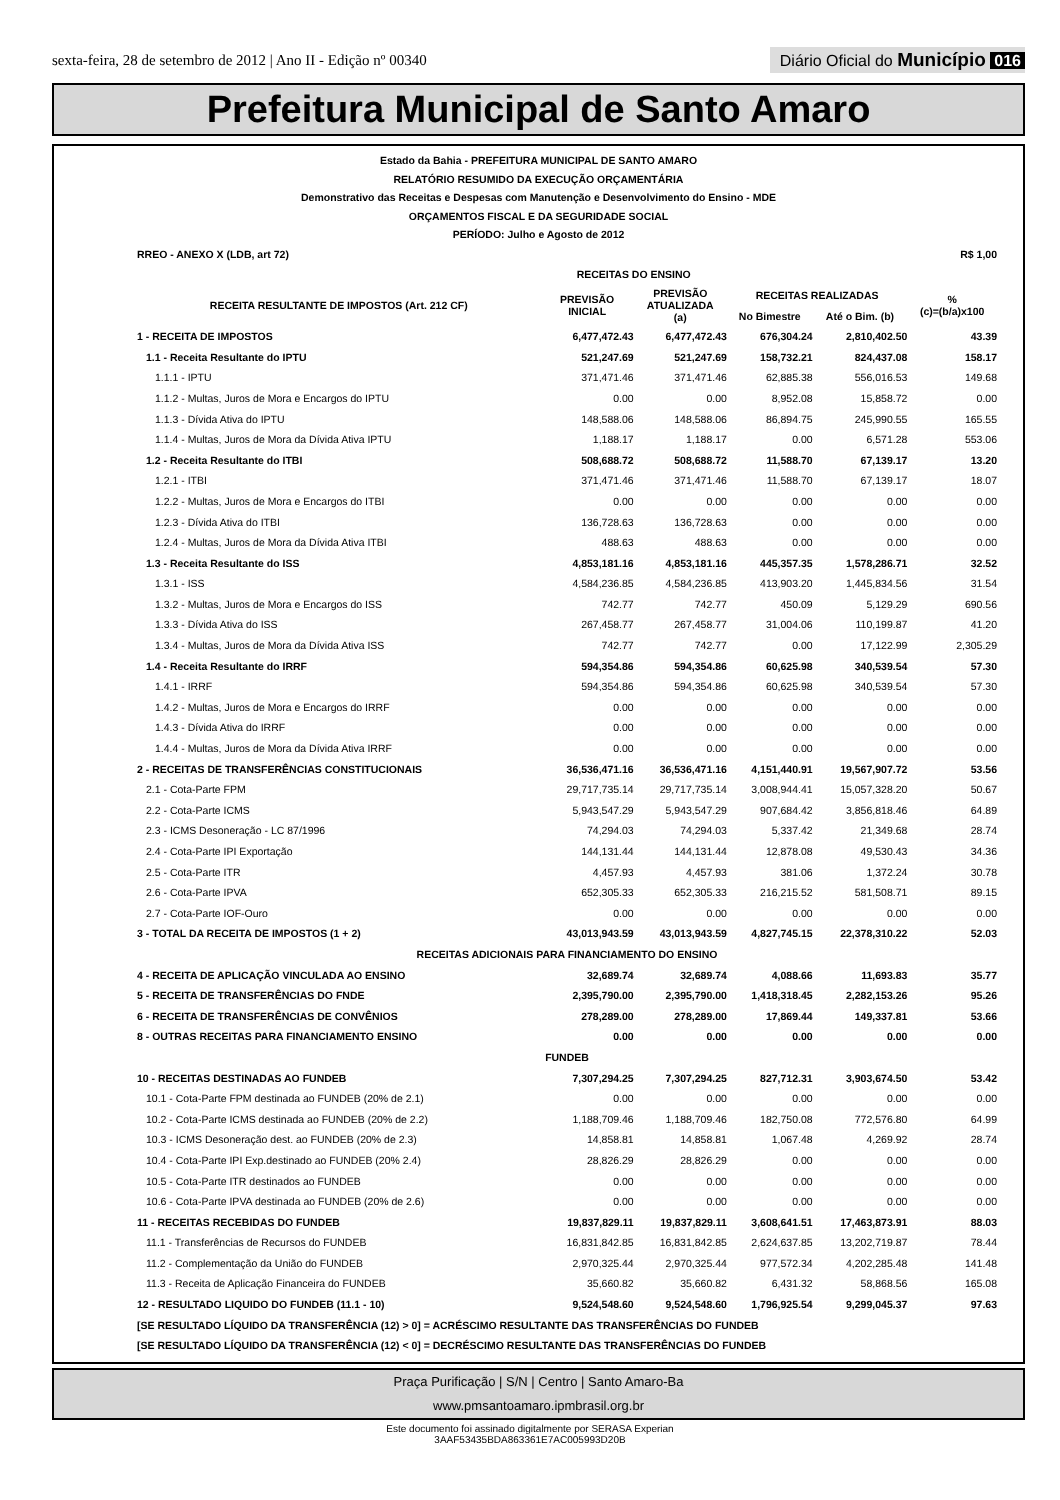sexta-feira, 28 de setembro de 2012 | Ano II - Edição nº 00340 Diário Oficial do Município 016
Prefeitura Municipal de Santo Amaro
Estado da Bahia - PREFEITURA MUNICIPAL DE SANTO AMARO
RELATÓRIO RESUMIDO DA EXECUÇÃO ORÇAMENTÁRIA
Demonstrativo das Receitas e Despesas com Manutenção e Desenvolvimento do Ensino - MDE
ORÇAMENTOS FISCAL E DA SEGURIDADE SOCIAL
PERÍODO: Julho e Agosto de 2012
| RREO - ANEXO X (LDB, art 72) | | | | | R$ 1,00 |
| | RECEITAS DO ENSINO | | | | |
| RECEITA RESULTANTE DE IMPOSTOS (Art. 212 CF) | PREVISÃO INICIAL | PREVISÃO ATUALIZADA (a) | RECEITAS REALIZADAS | | % (c)=(b/a)x100 |
| | | | No Bimestre | Até o Bim. (b) | |
| 1 - RECEITA DE IMPOSTOS | 6,477,472.43 | 6,477,472.43 | 676,304.24 | 2,810,402.50 | 43.39 |
| 1.1 - Receita Resultante do IPTU | 521,247.69 | 521,247.69 | 158,732.21 | 824,437.08 | 158.17 |
| 1.1.1 - IPTU | 371,471.46 | 371,471.46 | 62,885.38 | 556,016.53 | 149.68 |
| 1.1.2 - Multas, Juros de Mora e Encargos do IPTU | 0.00 | 0.00 | 8,952.08 | 15,858.72 | 0.00 |
| 1.1.3 - Dívida Ativa do IPTU | 148,588.06 | 148,588.06 | 86,894.75 | 245,990.55 | 165.55 |
| 1.1.4 - Multas, Juros de Mora da Dívida Ativa IPTU | 1,188.17 | 1,188.17 | 0.00 | 6,571.28 | 553.06 |
| 1.2 - Receita Resultante do ITBI | 508,688.72 | 508,688.72 | 11,588.70 | 67,139.17 | 13.20 |
| 1.2.1 - ITBI | 371,471.46 | 371,471.46 | 11,588.70 | 67,139.17 | 18.07 |
| 1.2.2 - Multas, Juros de Mora e Encargos do ITBI | 0.00 | 0.00 | 0.00 | 0.00 | 0.00 |
| 1.2.3 - Dívida Ativa do ITBI | 136,728.63 | 136,728.63 | 0.00 | 0.00 | 0.00 |
| 1.2.4 - Multas, Juros de Mora da Dívida Ativa ITBI | 488.63 | 488.63 | 0.00 | 0.00 | 0.00 |
| 1.3 - Receita Resultante do ISS | 4,853,181.16 | 4,853,181.16 | 445,357.35 | 1,578,286.71 | 32.52 |
| 1.3.1 - ISS | 4,584,236.85 | 4,584,236.85 | 413,903.20 | 1,445,834.56 | 31.54 |
| 1.3.2 - Multas, Juros de Mora e Encargos do ISS | 742.77 | 742.77 | 450.09 | 5,129.29 | 690.56 |
| 1.3.3 - Dívida Ativa do ISS | 267,458.77 | 267,458.77 | 31,004.06 | 110,199.87 | 41.20 |
| 1.3.4 - Multas, Juros de Mora da Dívida Ativa ISS | 742.77 | 742.77 | 0.00 | 17,122.99 | 2,305.29 |
| 1.4 - Receita Resultante do IRRF | 594,354.86 | 594,354.86 | 60,625.98 | 340,539.54 | 57.30 |
| 1.4.1 - IRRF | 594,354.86 | 594,354.86 | 60,625.98 | 340,539.54 | 57.30 |
| 1.4.2 - Multas, Juros de Mora e Encargos do IRRF | 0.00 | 0.00 | 0.00 | 0.00 | 0.00 |
| 1.4.3 - Dívida Ativa do IRRF | 0.00 | 0.00 | 0.00 | 0.00 | 0.00 |
| 1.4.4 - Multas, Juros de Mora da Dívida Ativa IRRF | 0.00 | 0.00 | 0.00 | 0.00 | 0.00 |
| 2 - RECEITAS DE TRANSFERÊNCIAS CONSTITUCIONAIS | 36,536,471.16 | 36,536,471.16 | 4,151,440.91 | 19,567,907.72 | 53.56 |
| 2.1 - Cota-Parte FPM | 29,717,735.14 | 29,717,735.14 | 3,008,944.41 | 15,057,328.20 | 50.67 |
| 2.2 - Cota-Parte ICMS | 5,943,547.29 | 5,943,547.29 | 907,684.42 | 3,856,818.46 | 64.89 |
| 2.3 - ICMS Desoneração - LC 87/1996 | 74,294.03 | 74,294.03 | 5,337.42 | 21,349.68 | 28.74 |
| 2.4 - Cota-Parte IPI Exportação | 144,131.44 | 144,131.44 | 12,878.08 | 49,530.43 | 34.36 |
| 2.5 - Cota-Parte ITR | 4,457.93 | 4,457.93 | 381.06 | 1,372.24 | 30.78 |
| 2.6 - Cota-Parte IPVA | 652,305.33 | 652,305.33 | 216,215.52 | 581,508.71 | 89.15 |
| 2.7 - Cota-Parte IOF-Ouro | 0.00 | 0.00 | 0.00 | 0.00 | 0.00 |
| 3 - TOTAL DA RECEITA DE IMPOSTOS (1 + 2) | 43,013,943.59 | 43,013,943.59 | 4,827,745.15 | 22,378,310.22 | 52.03 |
| RECEITAS ADICIONAIS PARA FINANCIAMENTO DO ENSINO | | | | | |
| 4 - RECEITA DE APLICAÇÃO VINCULADA AO ENSINO | 32,689.74 | 32,689.74 | 4,088.66 | 11,693.83 | 35.77 |
| 5 - RECEITA DE TRANSFERÊNCIAS DO FNDE | 2,395,790.00 | 2,395,790.00 | 1,418,318.45 | 2,282,153.26 | 95.26 |
| 6 - RECEITA DE TRANSFERÊNCIAS DE CONVÊNIOS | 278,289.00 | 278,289.00 | 17,869.44 | 149,337.81 | 53.66 |
| 8 - OUTRAS RECEITAS PARA FINANCIAMENTO ENSINO | 0.00 | 0.00 | 0.00 | 0.00 | 0.00 |
| FUNDEB | | | | | |
| 10 - RECEITAS DESTINADAS AO FUNDEB | 7,307,294.25 | 7,307,294.25 | 827,712.31 | 3,903,674.50 | 53.42 |
| 10.1 - Cota-Parte FPM destinada ao FUNDEB (20% de 2.1) | 0.00 | 0.00 | 0.00 | 0.00 | 0.00 |
| 10.2 - Cota-Parte ICMS destinada ao FUNDEB (20% de 2.2) | 1,188,709.46 | 1,188,709.46 | 182,750.08 | 772,576.80 | 64.99 |
| 10.3 - ICMS Desoneração dest. ao FUNDEB (20% de 2.3) | 14,858.81 | 14,858.81 | 1,067.48 | 4,269.92 | 28.74 |
| 10.4 - Cota-Parte IPI Exp.destinado ao FUNDEB (20% 2.4) | 28,826.29 | 28,826.29 | 0.00 | 0.00 | 0.00 |
| 10.5 - Cota-Parte ITR destinados ao FUNDEB | 0.00 | 0.00 | 0.00 | 0.00 | 0.00 |
| 10.6 - Cota-Parte IPVA destinada ao FUNDEB (20% de 2.6) | 0.00 | 0.00 | 0.00 | 0.00 | 0.00 |
| 11 - RECEITAS RECEBIDAS DO FUNDEB | 19,837,829.11 | 19,837,829.11 | 3,608,641.51 | 17,463,873.91 | 88.03 |
| 11.1 - Transferências de Recursos do FUNDEB | 16,831,842.85 | 16,831,842.85 | 2,624,637.85 | 13,202,719.87 | 78.44 |
| 11.2 - Complementação da União do FUNDEB | 2,970,325.44 | 2,970,325.44 | 977,572.34 | 4,202,285.48 | 141.48 |
| 11.3 - Receita de Aplicação Financeira do FUNDEB | 35,660.82 | 35,660.82 | 6,431.32 | 58,868.56 | 165.08 |
| 12 - RESULTADO LIQUIDO DO FUNDEB (11.1 - 10) | 9,524,548.60 | 9,524,548.60 | 1,796,925.54 | 9,299,045.37 | 97.63 |
| [SE RESULTADO LÍQUIDO DA TRANSFERÊNCIA (12) > 0] = ACRÉSCIMO RESULTANTE DAS TRANSFERÊNCIAS DO FUNDEB | | | | | |
| [SE RESULTADO LÍQUIDO DA TRANSFERÊNCIA (12) < 0] = DECRÉSCIMO RESULTANTE DAS TRANSFERÊNCIAS DO FUNDEB | | | | | |
Praça Purificação | S/N | Centro | Santo Amaro-Ba
www.pmsantoamaro.ipmbrasil.org.br
Este documento foi assinado digitalmente por SERASA Experian
3AAF53435BDA863361E7AC005993D20B